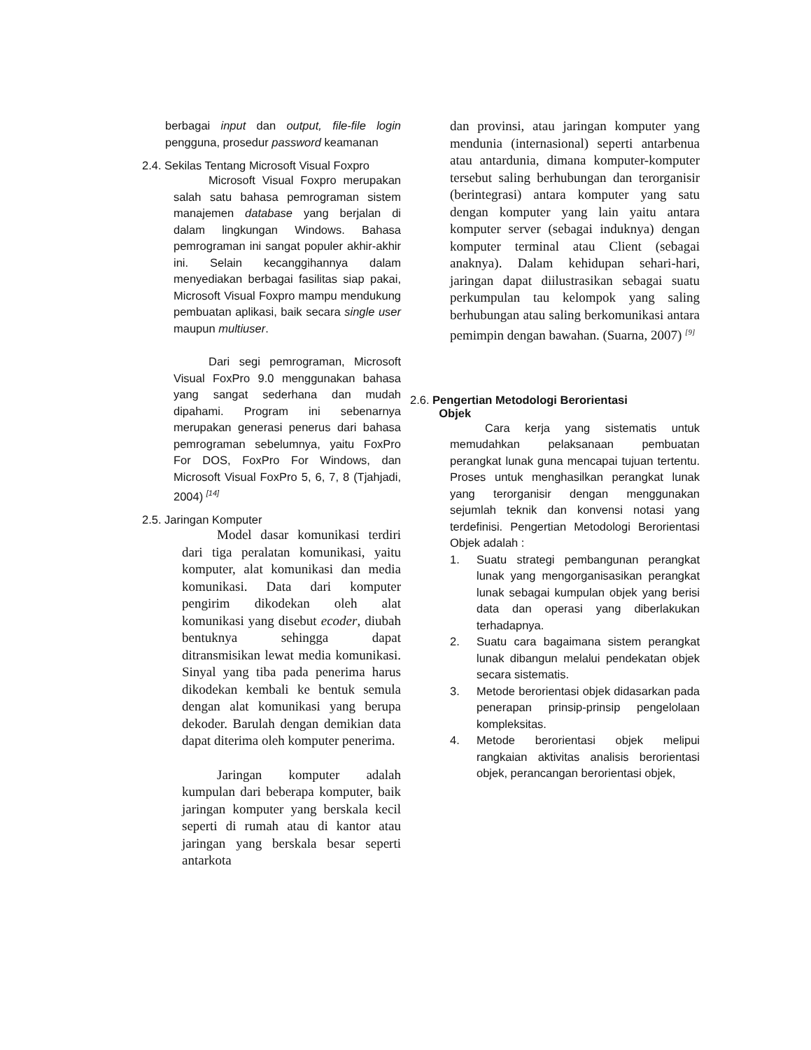berbagai input dan output, file-file login pengguna, prosedur password keamanan
2.4. Sekilas Tentang Microsoft Visual Foxpro
Microsoft Visual Foxpro merupakan salah satu bahasa pemrograman sistem manajemen database yang berjalan di dalam lingkungan Windows. Bahasa pemrograman ini sangat populer akhir-akhir ini. Selain kecanggihannya dalam menyediakan berbagai fasilitas siap pakai, Microsoft Visual Foxpro mampu mendukung pembuatan aplikasi, baik secara single user maupun multiuser.
Dari segi pemrograman, Microsoft Visual FoxPro 9.0 menggunakan bahasa yang sangat sederhana dan mudah dipahami. Program ini sebenarnya merupakan generasi penerus dari bahasa pemrograman sebelumnya, yaitu FoxPro For DOS, FoxPro For Windows, dan Microsoft Visual FoxPro 5, 6, 7, 8 (Tjahjadi, 2004) <sup>[14]</sup>
2.5. Jaringan Komputer
Model dasar komunikasi terdiri dari tiga peralatan komunikasi, yaitu komputer, alat komunikasi dan media komunikasi. Data dari komputer pengirim dikodekan oleh alat komunikasi yang disebut ecoder, diubah bentuknya sehingga dapat ditransmisikan lewat media komunikasi. Sinyal yang tiba pada penerima harus dikodekan kembali ke bentuk semula dengan alat komunikasi yang berupa dekoder. Barulah dengan demikian data dapat diterima oleh komputer penerima.
Jaringan komputer adalah kumpulan dari beberapa komputer, baik jaringan komputer yang berskala kecil seperti di rumah atau di kantor atau jaringan yang berskala besar seperti antarkota
dan provinsi, atau jaringan komputer yang mendunia (internasional) seperti antarbenua atau antardunia, dimana komputer-komputer tersebut saling berhubungan dan terorganisir (berintegrasi) antara komputer yang satu dengan komputer yang lain yaitu antara komputer server (sebagai induknya) dengan komputer terminal atau Client (sebagai anaknya). Dalam kehidupan sehari-hari, jaringan dapat diilustrasikan sebagai suatu perkumpulan tau kelompok yang saling berhubungan atau saling berkomunikasi antara pemimpin dengan bawahan. (Suarna, 2007) <sup>[9]</sup>
2.6. Pengertian Metodologi Berorientasi
Objek
Cara kerja yang sistematis untuk memudahkan pelaksanaan pembuatan perangkat lunak guna mencapai tujuan tertentu. Proses untuk menghasilkan perangkat lunak yang terorganisir dengan menggunakan sejumlah teknik dan konvensi notasi yang terdefinisi. Pengertian Metodologi Berorientasi Objek adalah :
1. Suatu strategi pembangunan perangkat lunak yang mengorganisasikan perangkat lunak sebagai kumpulan objek yang berisi data dan operasi yang diberlakukan terhadapnya.
2. Suatu cara bagaimana sistem perangkat lunak dibangun melalui pendekatan objek secara sistematis.
3. Metode berorientasi objek didasarkan pada penerapan prinsip-prinsip pengelolaan kompleksitas.
4. Metode berorientasi objek melipui rangkaian aktivitas analisis berorientasi objek, perancangan berorientasi objek,